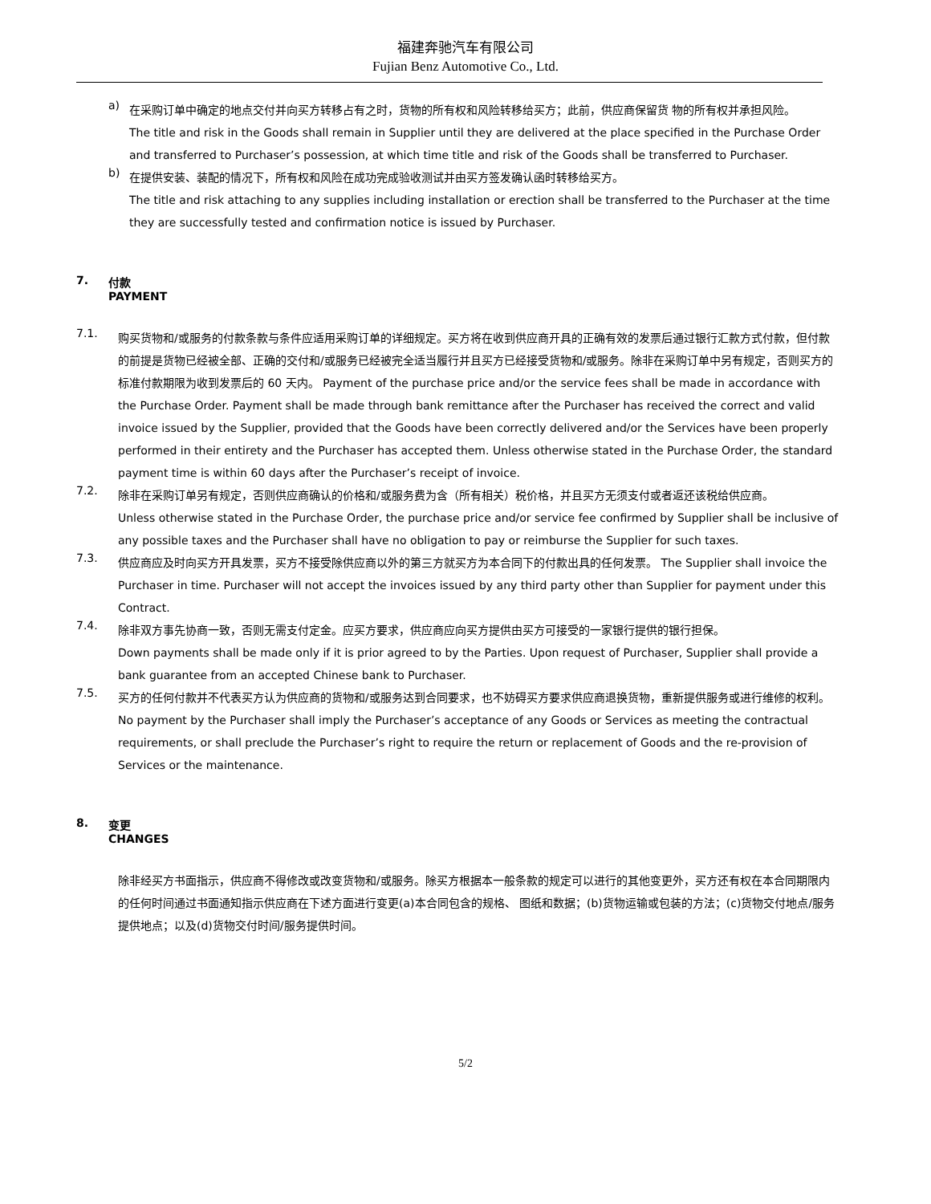福建奔驰汽车有限公司
Fujian Benz Automotive Co., Ltd.
a)
在采购订单中确定的地点交付并向买方转移占有之时，货物的所有权和风险转移给买方；此前，供应商保留货 物的所有权并承担风险。
The title and risk in the Goods shall remain in Supplier until they are delivered at the place specified in the Purchase Order and transferred to Purchaser’s possession, at which time title and risk of the Goods shall be transferred to Purchaser.
b)
在提供安装、装配的情况下，所有权和风险在成功完成验收测试并由买方签发确认函时转移给买方。
The title and risk attaching to any supplies including installation or erection shall be transferred to the Purchaser at the time they are successfully tested and confirmation notice is issued by Purchaser.
7. 付款
PAYMENT
7.1.
购买货物和/或服务的付款条款与条件应适用采购订单的详细规定。买方将在收到供应商开具的正确有效的发票后通过银行汇款方式付款，但付款的前提是货物已经被全部、正确的交付和/或服务已经被完全适当履行并且买方已经接受货物和/或服务。除非在采购订单中另有规定，否则买方的标准付款期限为收到发票后的 60 天内。 Payment of the purchase price and/or the service fees shall be made in accordance with the Purchase Order. Payment shall be made through bank remittance after the Purchaser has received the correct and valid invoice issued by the Supplier, provided that the Goods have been correctly delivered and/or the Services have been properly performed in their entirety and the Purchaser has accepted them. Unless otherwise stated in the Purchase Order, the standard payment time is within 60 days after the Purchaser’s receipt of invoice.
7.2.
除非在采购订单另有规定，否则供应商确认的价格和/或服务费为含（所有相关）税价格，并且买方无须支付或者返还该税给供应商。
Unless otherwise stated in the Purchase Order, the purchase price and/or service fee confirmed by Supplier shall be inclusive of any possible taxes and the Purchaser shall have no obligation to pay or reimburse the Supplier for such taxes.
7.3.
供应商应及时向买方开具发票，买方不接受除供应商以外的第三方就买方为本合同下的付款出具的任何发票。 The Supplier shall invoice the Purchaser in time. Purchaser will not accept the invoices issued by any third party other than Supplier for payment under this Contract.
7.4.
除非双方事先协商一致，否则无需支付定金。应买方要求，供应商应向买方提供由买方可接受的一家银行提供的银行担保。
Down payments shall be made only if it is prior agreed to by the Parties. Upon request of Purchaser, Supplier shall provide a bank guarantee from an accepted Chinese bank to Purchaser.
7.5.
买方的任何付款并不代表买方认为供应商的货物和/或服务达到合同要求，也不妨碍买方要求供应商退换货物，重新提供服务或进行维修的权利。
No payment by the Purchaser shall imply the Purchaser’s acceptance of any Goods or Services as meeting the contractual requirements, or shall preclude the Purchaser’s right to require the return or replacement of Goods and the re-provision of Services or the maintenance.
8. 变更
CHANGES
除非经买方书面指示，供应商不得修改或改变货物和/或服务。除买方根据本一般条款的规定可以进行的其他变更外，买方还有权在本合同期限内的任何时间通过书面通知指示供应商在下述方面进行变更(a)本合同包含的规格、 图纸和数据；(b)货物运输或包装的方法；(c)货物交付地点/服务提供地点；以及(d)货物交付时间/服务提供时间。
5/2